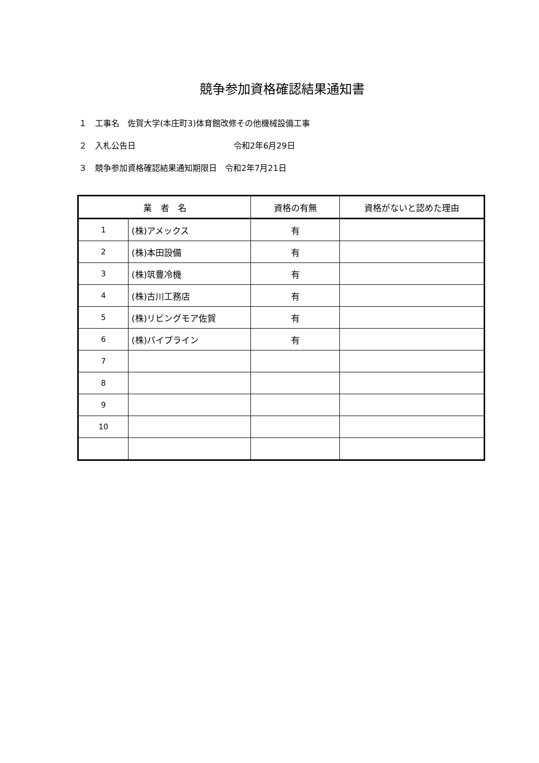競争参加資格確認結果通知書
１　工事名　佐賀大学(本庄町3)体育館改修その他機械設備工事
２　入札公告日 令和2年6月29日
３　競争参加資格確認結果通知期限日　令和2年7月21日
| 業 者 名 | | 資格の有無 | 資格がないと認めた理由 |
| --- | --- | --- | --- |
| 1 | (株)アメックス | 有 | |
| 2 | (株)本田設備 | 有 | |
| 3 | (株)筑豊冷機 | 有 | |
| 4 | (株)古川工務店 | 有 | |
| 5 | (株)リビングモア佐賀 | 有 | |
| 6 | (株)パイプライン | 有 | |
| 7 | | | |
| 8 | | | |
| 9 | | | |
| 10 | | | |